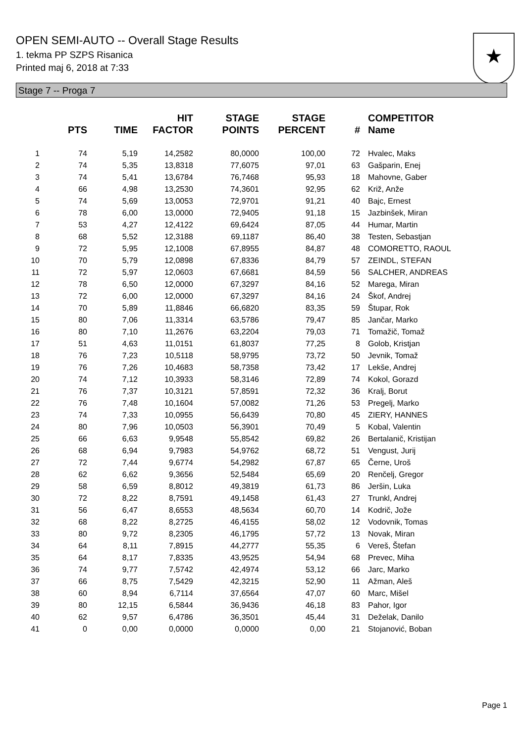OPEN SEMI-AUTO -- Overall Stage Results
1. tekma PP SZPS Risanica
Printed maj 6, 2018 at 7:33
★
Stage 7 -- Proga 7
| | PTS | TIME | HIT FACTOR | STAGE POINTS | STAGE PERCENT | # | COMPETITOR Name |
| --- | --- | --- | --- | --- | --- | --- | --- |
| 1 | 74 | 5,19 | 14,2582 | 80,0000 | 100,00 | 72 | Hvalec, Maks |
| 2 | 74 | 5,35 | 13,8318 | 77,6075 | 97,01 | 63 | Gašparin, Enej |
| 3 | 74 | 5,41 | 13,6784 | 76,7468 | 95,93 | 18 | Mahovne, Gaber |
| 4 | 66 | 4,98 | 13,2530 | 74,3601 | 92,95 | 62 | Križ, Anže |
| 5 | 74 | 5,69 | 13,0053 | 72,9701 | 91,21 | 40 | Bajc, Ernest |
| 6 | 78 | 6,00 | 13,0000 | 72,9405 | 91,18 | 15 | Jazbinšek, Miran |
| 7 | 53 | 4,27 | 12,4122 | 69,6424 | 87,05 | 44 | Humar, Martin |
| 8 | 68 | 5,52 | 12,3188 | 69,1187 | 86,40 | 38 | Testen, Sebastjan |
| 9 | 72 | 5,95 | 12,1008 | 67,8955 | 84,87 | 48 | COMORETTO, RAOUL |
| 10 | 70 | 5,79 | 12,0898 | 67,8336 | 84,79 | 57 | ZEINDL, STEFAN |
| 11 | 72 | 5,97 | 12,0603 | 67,6681 | 84,59 | 56 | SALCHER, ANDREAS |
| 12 | 78 | 6,50 | 12,0000 | 67,3297 | 84,16 | 52 | Marega, Miran |
| 13 | 72 | 6,00 | 12,0000 | 67,3297 | 84,16 | 24 | Škof, Andrej |
| 14 | 70 | 5,89 | 11,8846 | 66,6820 | 83,35 | 59 | Štupar, Rok |
| 15 | 80 | 7,06 | 11,3314 | 63,5786 | 79,47 | 85 | Jančar, Marko |
| 16 | 80 | 7,10 | 11,2676 | 63,2204 | 79,03 | 71 | Tomažič, Tomaž |
| 17 | 51 | 4,63 | 11,0151 | 61,8037 | 77,25 | 8 | Golob, Kristjan |
| 18 | 76 | 7,23 | 10,5118 | 58,9795 | 73,72 | 50 | Jevnik, Tomaž |
| 19 | 76 | 7,26 | 10,4683 | 58,7358 | 73,42 | 17 | Lekše, Andrej |
| 20 | 74 | 7,12 | 10,3933 | 58,3146 | 72,89 | 74 | Kokol, Gorazd |
| 21 | 76 | 7,37 | 10,3121 | 57,8591 | 72,32 | 36 | Kralj, Borut |
| 22 | 76 | 7,48 | 10,1604 | 57,0082 | 71,26 | 53 | Pregelj, Marko |
| 23 | 74 | 7,33 | 10,0955 | 56,6439 | 70,80 | 45 | ZIERY, HANNES |
| 24 | 80 | 7,96 | 10,0503 | 56,3901 | 70,49 | 5 | Kobal, Valentin |
| 25 | 66 | 6,63 | 9,9548 | 55,8542 | 69,82 | 26 | Bertalanič, Kristijan |
| 26 | 68 | 6,94 | 9,7983 | 54,9762 | 68,72 | 51 | Vengust, Jurij |
| 27 | 72 | 7,44 | 9,6774 | 54,2982 | 67,87 | 65 | Černe, Uroš |
| 28 | 62 | 6,62 | 9,3656 | 52,5484 | 65,69 | 20 | Renčelj, Gregor |
| 29 | 58 | 6,59 | 8,8012 | 49,3819 | 61,73 | 86 | Jeršin, Luka |
| 30 | 72 | 8,22 | 8,7591 | 49,1458 | 61,43 | 27 | Trunkl, Andrej |
| 31 | 56 | 6,47 | 8,6553 | 48,5634 | 60,70 | 14 | Kodrič, Jože |
| 32 | 68 | 8,22 | 8,2725 | 46,4155 | 58,02 | 12 | Vodovnik, Tomas |
| 33 | 80 | 9,72 | 8,2305 | 46,1795 | 57,72 | 13 | Novak, Miran |
| 34 | 64 | 8,11 | 7,8915 | 44,2777 | 55,35 | 6 | Vereš, Štefan |
| 35 | 64 | 8,17 | 7,8335 | 43,9525 | 54,94 | 68 | Prevec, Miha |
| 36 | 74 | 9,77 | 7,5742 | 42,4974 | 53,12 | 66 | Jarc, Marko |
| 37 | 66 | 8,75 | 7,5429 | 42,3215 | 52,90 | 11 | Ažman, Aleš |
| 38 | 60 | 8,94 | 6,7114 | 37,6564 | 47,07 | 60 | Marc, Mišel |
| 39 | 80 | 12,15 | 6,5844 | 36,9436 | 46,18 | 83 | Pahor, Igor |
| 40 | 62 | 9,57 | 6,4786 | 36,3501 | 45,44 | 31 | Deželak, Danilo |
| 41 | 0 | 0,00 | 0,0000 | 0,0000 | 0,00 | 21 | Stojanović, Boban |
Page 1